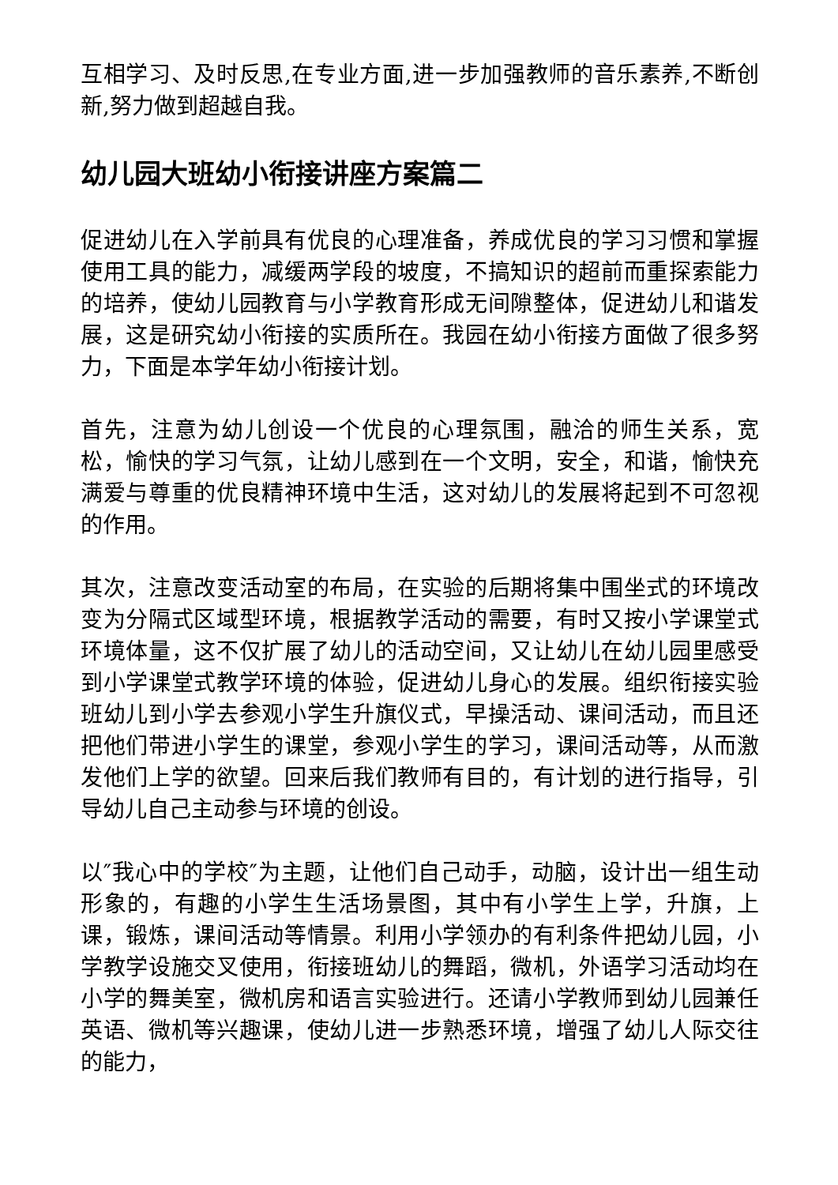互相学习、及时反思,在专业方面,进一步加强教师的音乐素养,不断创新,努力做到超越自我。
幼儿园大班幼小衔接讲座方案篇二
促进幼儿在入学前具有优良的心理准备，养成优良的学习习惯和掌握使用工具的能力，减缓两学段的坡度，不搞知识的超前而重探索能力的培养，使幼儿园教育与小学教育形成无间隙整体，促进幼儿和谐发展，这是研究幼小衔接的实质所在。我园在幼小衔接方面做了很多努力，下面是本学年幼小衔接计划。
首先，注意为幼儿创设一个优良的心理氛围，融洽的师生关系，宽松，愉快的学习气氛，让幼儿感到在一个文明，安全，和谐，愉快充满爱与尊重的优良精神环境中生活，这对幼儿的发展将起到不可忽视的作用。
其次，注意改变活动室的布局，在实验的后期将集中围坐式的环境改变为分隔式区域型环境，根据教学活动的需要，有时又按小学课堂式环境体量，这不仅扩展了幼儿的活动空间，又让幼儿在幼儿园里感受到小学课堂式教学环境的体验，促进幼儿身心的发展。组织衔接实验班幼儿到小学去参观小学生升旗仪式，早操活动、课间活动，而且还把他们带进小学生的课堂，参观小学生的学习，课间活动等，从而激发他们上学的欲望。回来后我们教师有目的，有计划的进行指导，引导幼儿自己主动参与环境的创设。
以″我心中的学校″为主题，让他们自己动手，动脑，设计出一组生动形象的，有趣的小学生生活场景图，其中有小学生上学，升旗，上课，锻炼，课间活动等情景。利用小学领办的有利条件把幼儿园，小学教学设施交叉使用，衔接班幼儿的舞蹈，微机，外语学习活动均在小学的舞美室，微机房和语言实验进行。还请小学教师到幼儿园兼任英语、微机等兴趣课，使幼儿进一步熟悉环境，增强了幼儿人际交往的能力，